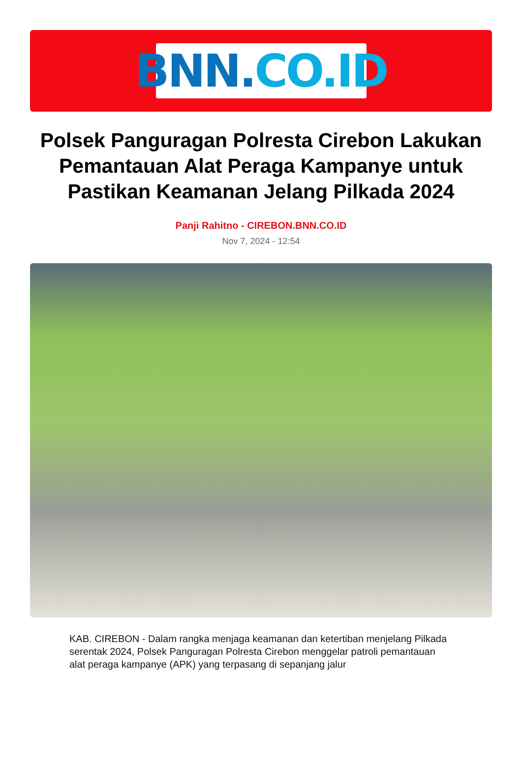BNN. CO.ID
Polsek Panguragan Polresta Cirebon Lakukan Pemantauan Alat Peraga Kampanye untuk Pastikan Keamanan Jelang Pilkada 2024
Panji Rahitno - CIREBON.BNN.CO.ID
Nov 7, 2024 - 12:54
KAB. CIREBON - Dalam rangka menjaga keamanan dan ketertiban menjelang Pilkada serentak 2024, Polsek Panguragan Polresta Cirebon menggelar patroli pemantauan alat peraga kampanye (APK) yang terpasang di sepanjang jalur